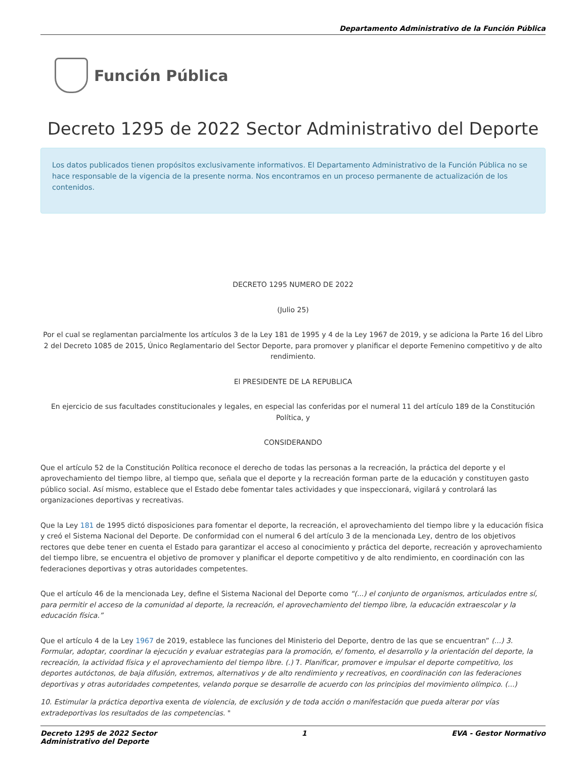Departamento Administrativo de la Función Pública
Función Pública
Decreto 1295 de 2022 Sector Administrativo del Deporte
Los datos publicados tienen propósitos exclusivamente informativos. El Departamento Administrativo de la Función Pública no se hace responsable de la vigencia de la presente norma. Nos encontramos en un proceso permanente de actualización de los contenidos.
DECRETO 1295 NUMERO DE 2022
(Julio 25)
Por el cual se reglamentan parcialmente los artículos 3 de la Ley 181 de 1995 y 4 de la Ley 1967 de 2019, y se adiciona la Parte 16 del Libro 2 del Decreto 1085 de 2015, Único Reglamentario del Sector Deporte, para promover y planificar el deporte Femenino competitivo y de alto rendimiento.
El PRESIDENTE DE LA REPUBLICA
En ejercicio de sus facultades constitucionales y legales, en especial las conferidas por el numeral 11 del artículo 189 de la Constitución Política, y
CONSIDERANDO
Que el artículo 52 de la Constitución Política reconoce el derecho de todas las personas a la recreación, la práctica del deporte y el aprovechamiento del tiempo libre, al tiempo que, señala que el deporte y la recreación forman parte de la educación y constituyen gasto público social. Así mismo, establece que el Estado debe fomentar tales actividades y que inspeccionará, vigilará y controlará las organizaciones deportivas y recreativas.
Que la Ley 181 de 1995 dictó disposiciones para fomentar el deporte, la recreación, el aprovechamiento del tiempo libre y la educación física y creó el Sistema Nacional del Deporte. De conformidad con el numeral 6 del artículo 3 de la mencionada Ley, dentro de los objetivos rectores que debe tener en cuenta el Estado para garantizar el acceso al conocimiento y práctica del deporte, recreación y aprovechamiento del tiempo libre, se encuentra el objetivo de promover y planificar el deporte competitivo y de alto rendimiento, en coordinación con las federaciones deportivas y otras autoridades competentes.
Que el artículo 46 de la mencionada Ley, define el Sistema Nacional del Deporte como “(...) el conjunto de organismos, articulados entre sí, para permitir el acceso de la comunidad al deporte, la recreación, el aprovechamiento del tiempo libre, la educación extraescolar y la educación física.”
Que el artículo 4 de la Ley 1967 de 2019, establece las funciones del Ministerio del Deporte, dentro de las que se encuentran” (...) 3. Formular, adoptar, coordinar la ejecución y evaluar estrategias para la promoción, e/ fomento, el desarrollo y la orientación del deporte, la recreación, la actividad física y el aprovechamiento del tiempo libre. (.) 7. Planificar, promover e impulsar el deporte competitivo, los deportes autóctonos, de baja difusión, extremos, alternativos y de alto rendimiento y recreativos, en coordinación con las federaciones deportivas y otras autoridades competentes, velando porque se desarrolle de acuerdo con los principios del movimiento olímpico. (...)
10. Estimular la práctica deportiva exenta de violencia, de exclusión y de toda acción o manifestación que pueda alterar por vías extradeportivas los resultados de las competencias. "
Decreto 1295 de 2022 Sector
Administrativo del Deporte
1 EVA - Gestor Normativo